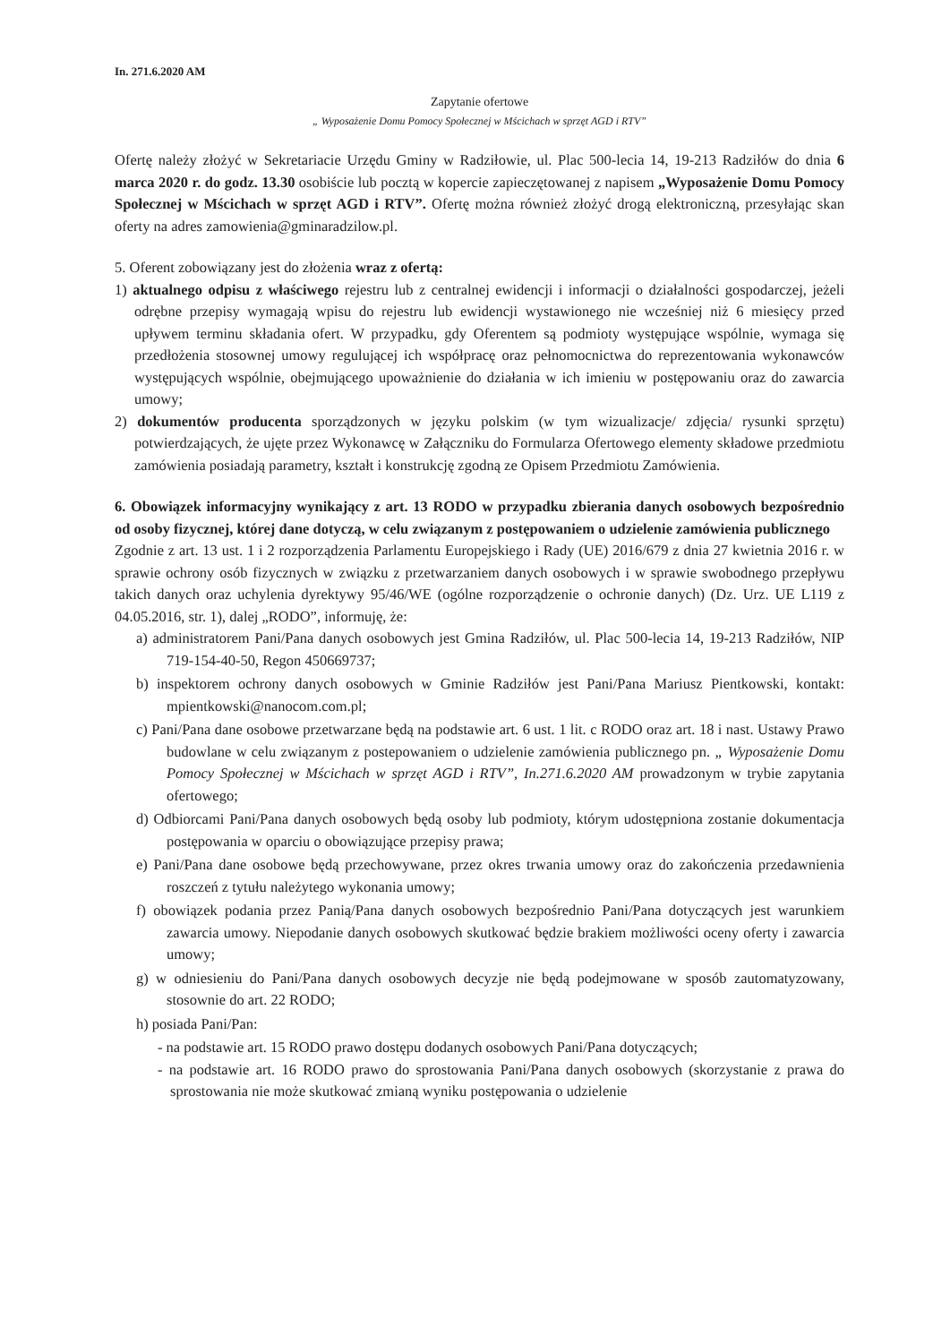In. 271.6.2020 AM
Zapytanie ofertowe
„ Wyposażenie Domu Pomocy Społecznej w Mścichach w sprzęt AGD i RTV”
Ofertę należy złożyć w Sekretariacie Urzędu Gminy w Radziłowie, ul. Plac 500-lecia 14, 19-213 Radziłów do dnia 6 marca 2020 r. do godz. 13.30 osobiście lub pocztą w kopercie zapieczętowanej z napisem „Wyposażenie Domu Pomocy Społecznej w Mścichach w sprzęt AGD i RTV”. Ofertę można również złożyć drogą elektroniczną, przesyłając skan oferty na adres zamowienia@gminaradzilow.pl.
5. Oferent zobowiązany jest do złożenia wraz z ofertą:
1) aktualnego odpisu z właściwego rejestru lub z centralnej ewidencji i informacji o działalności gospodarczej, jeżeli odrębne przepisy wymagają wpisu do rejestru lub ewidencji wystawionego nie wcześniej niż 6 miesięcy przed upływem terminu składania ofert. W przypadku, gdy Oferentem są podmioty występujące wspólnie, wymaga się przedłożenia stosownej umowy regulującej ich współpracę oraz pełnomocnictwa do reprezentowania wykonawców występujących wspólnie, obejmującego upoważnienie do działania w ich imieniu w postępowaniu oraz do zawarcia umowy;
2) dokumentów producenta sporządzonych w języku polskim (w tym wizualizacje/ zdjęcia/ rysunki sprzętu) potwierdzających, że ujęte przez Wykonawcę w Załączniku do Formularza Ofertowego elementy składowe przedmiotu zamówienia posiadają parametry, kształt i konstrukcję zgodną ze Opisem Przedmiotu Zamówienia.
6. Obowiązek informacyjny wynikający z art. 13 RODO w przypadku zbierania danych osobowych bezpośrednio od osoby fizycznej, której dane dotyczą, w celu związanym z postępowaniem o udzielenie zamówienia publicznego
Zgodnie z art. 13 ust. 1 i 2 rozporządzenia Parlamentu Europejskiego i Rady (UE) 2016/679 z dnia 27 kwietnia 2016 r. w sprawie ochrony osób fizycznych w związku z przetwarzaniem danych osobowych i w sprawie swobodnego przepływu takich danych oraz uchylenia dyrektywy 95/46/WE (ogólne rozporządzenie o ochronie danych) (Dz. Urz. UE L119 z 04.05.2016, str. 1), dalej „RODO”, informuję, że:
a) administratorem Pani/Pana danych osobowych jest Gmina Radziłów, ul. Plac 500-lecia 14, 19-213 Radziłów, NIP 719-154-40-50, Regon 450669737;
b) inspektorem ochrony danych osobowych w Gminie Radziłów jest Pani/Pana Mariusz Pientkowski, kontakt: mpientkowski@nanocom.com.pl;
c) Pani/Pana dane osobowe przetwarzane będą na podstawie art. 6 ust. 1 lit. c RODO oraz art. 18 i nast. Ustawy Prawo budowlane w celu związanym z postepowaniem o udzielenie zamówienia publicznego pn. „ Wyposażenie Domu Pomocy Społecznej w Mścichach w sprzęt AGD i RTV”, In.271.6.2020 AM prowadzonym w trybie zapytania ofertowego;
d) Odbiorcami Pani/Pana danych osobowych będą osoby lub podmioty, którym udostępniona zostanie dokumentacja postępowania w oparciu o obowiązujące przepisy prawa;
e) Pani/Pana dane osobowe będą przechowywane, przez okres trwania umowy oraz do zakończenia przedawnienia roszczeń z tytułu należytego wykonania umowy;
f) obowiązek podania przez Panią/Pana danych osobowych bezpośrednio Pani/Pana dotyczących jest warunkiem zawarcia umowy. Niepodanie danych osobowych skutkować będzie brakiem możliwości oceny oferty i zawarcia umowy;
g) w odniesieniu do Pani/Pana danych osobowych decyzje nie będą podejmowane w sposób zautomatyzowany, stosownie do art. 22 RODO;
h) posiada Pani/Pan:
- na podstawie art. 15 RODO prawo dostępu dodanych osobowych Pani/Pana dotyczących;
- na podstawie art. 16 RODO prawo do sprostowania Pani/Pana danych osobowych (skorzystanie z prawa do sprostowania nie może skutkować zmianą wyniku postępowania o udzielenie